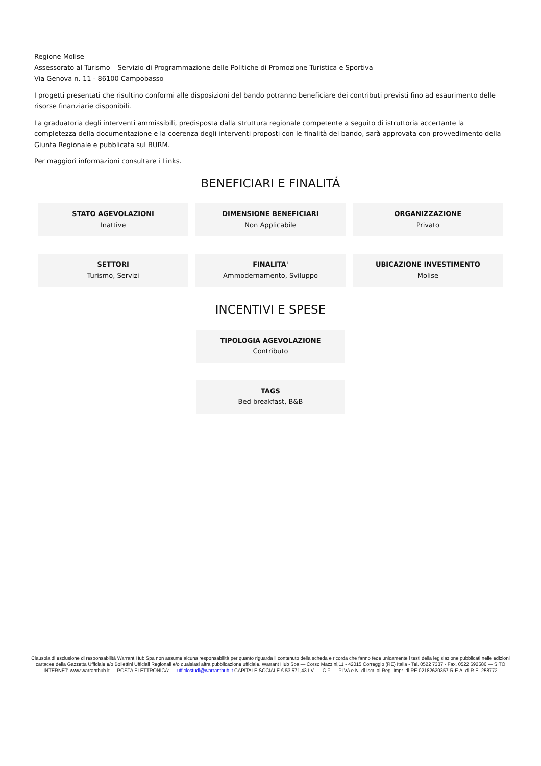Regione Molise
Assessorato al Turismo – Servizio di Programmazione delle Politiche di Promozione Turistica e Sportiva
Via Genova n. 11 - 86100 Campobasso
I progetti presentati che risultino conformi alle disposizioni del bando potranno beneficiare dei contributi previsti fino ad esaurimento delle risorse finanziarie disponibili.
La graduatoria degli interventi ammissibili, predisposta dalla struttura regionale competente a seguito di istruttoria accertante la completezza della documentazione e la coerenza degli interventi proposti con le finalità del bando, sarà approvata con provvedimento della Giunta Regionale e pubblicata sul BURM.
Per maggiori informazioni consultare i Links.
BENEFICIARI E FINALITÁ
STATO AGEVOLAZIONI
Inattive
DIMENSIONE BENEFICIARI
Non Applicabile
ORGANIZZAZIONE
Privato
SETTORI
Turismo, Servizi
FINALITA'
Ammodernamento, Sviluppo
UBICAZIONE INVESTIMENTO
Molise
INCENTIVI E SPESE
TIPOLOGIA AGEVOLAZIONE
Contributo
TAGS
Bed breakfast, B&B
Clausola di esclusione di responsabilità Warrant Hub Spa non assume alcuna responsabilità per quanto riguarda il contenuto della scheda e ricorda che fanno fede unicamente i testi della legislazione pubblicati nelle edizioni cartacee della Gazzetta Ufficiale e/o Bollettini Ufficiali Regionali e/o qualsiasi altra pubblicazione ufficiale. Warrant Hub Spa — Corso Mazzini,11 - 42015 Correggio (RE) Italia - Tel. 0522 7337 - Fax. 0522 692586 — SITO INTERNET: www.warranthub.it — POSTA ELETTRONICA: — ufficiostudi@warranthub.it CAPITALE SOCIALE € 53.571,43 I.V. — C.F. — P.IVA e N. di Iscr. al Reg. Impr. di RE 02182620357-R.E.A. di R.E. 258772